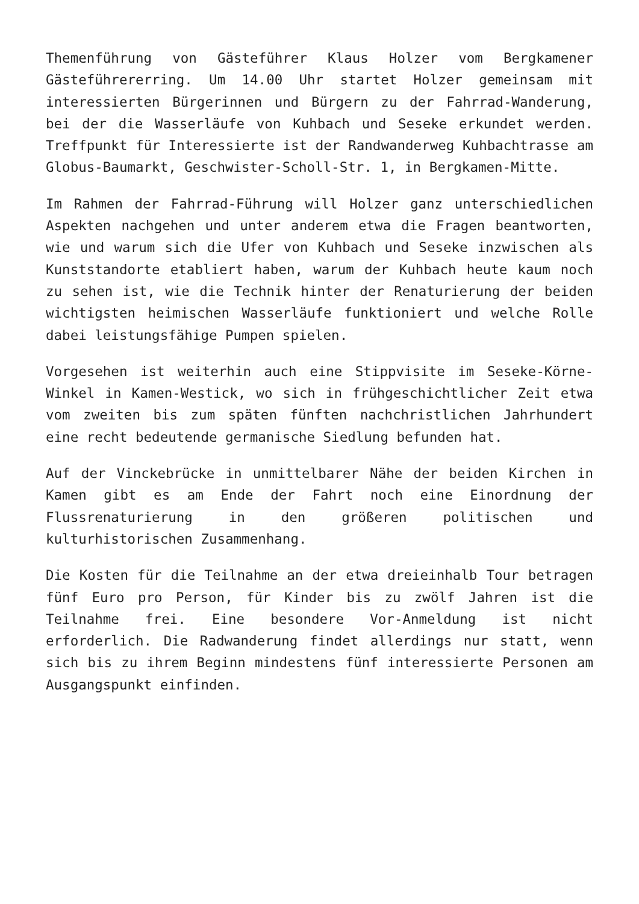Themenführung von Gästeführer Klaus Holzer vom Bergkamener Gästeführererring. Um 14.00 Uhr startet Holzer gemeinsam mit interessierten Bürgerinnen und Bürgern zu der Fahrrad-Wanderung, bei der die Wasserläufe von Kuhbach und Seseke erkundet werden. Treffpunkt für Interessierte ist der Randwanderweg Kuhbachtrasse am Globus-Baumarkt, Geschwister-Scholl-Str. 1, in Bergkamen-Mitte.
Im Rahmen der Fahrrad-Führung will Holzer ganz unterschiedlichen Aspekten nachgehen und unter anderem etwa die Fragen beantworten, wie und warum sich die Ufer von Kuhbach und Seseke inzwischen als Kunststandorte etabliert haben, warum der Kuhbach heute kaum noch zu sehen ist, wie die Technik hinter der Renaturierung der beiden wichtigsten heimischen Wasserläufe funktioniert und welche Rolle dabei leistungsfähige Pumpen spielen.
Vorgesehen ist weiterhin auch eine Stippvisite im Seseke-Körne-Winkel in Kamen-Westick, wo sich in frühgeschichtlicher Zeit etwa vom zweiten bis zum späten fünften nachchristlichen Jahrhundert eine recht bedeutende germanische Siedlung befunden hat.
Auf der Vinckebrücke in unmittelbarer Nähe der beiden Kirchen in Kamen gibt es am Ende der Fahrt noch eine Einordnung der Flussrenaturierung in den größeren politischen und kulturhistorischen Zusammenhang.
Die Kosten für die Teilnahme an der etwa dreieinhalb Tour betragen fünf Euro pro Person, für Kinder bis zu zwölf Jahren ist die Teilnahme frei. Eine besondere Vor-Anmeldung ist nicht erforderlich. Die Radwanderung findet allerdings nur statt, wenn sich bis zu ihrem Beginn mindestens fünf interessierte Personen am Ausgangspunkt einfinden.